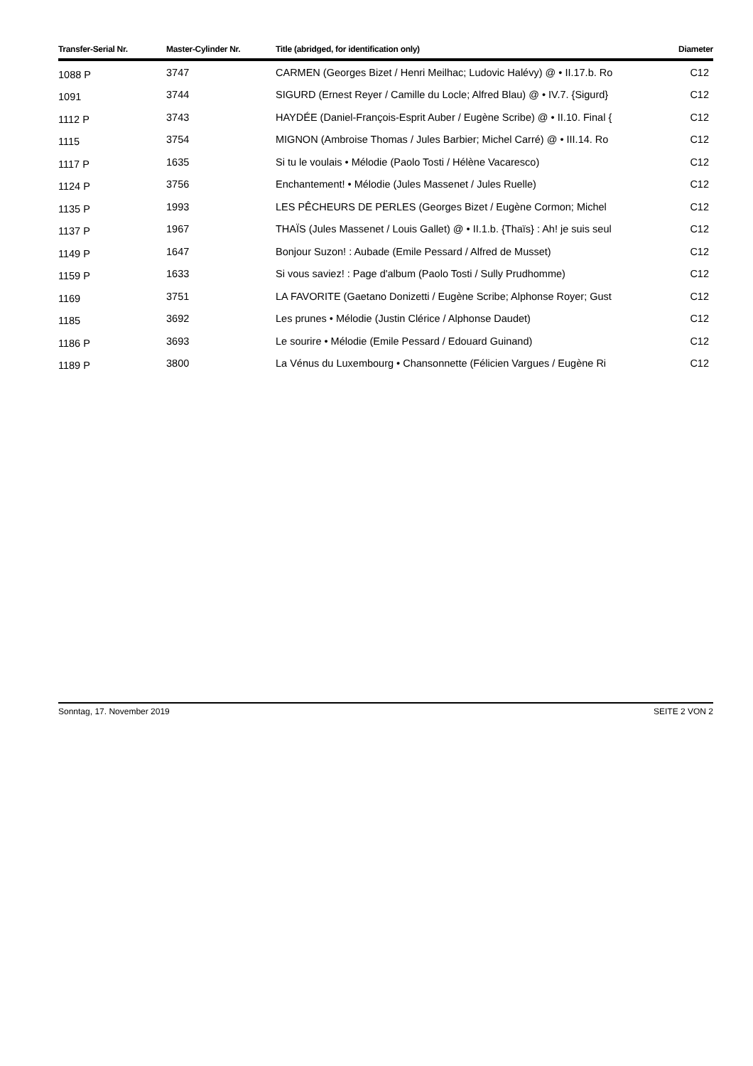| Transfer-Serial Nr. | Master-Cylinder Nr. | Title (abridged, for identification only) | Diameter |
| --- | --- | --- | --- |
| 1088 P | 3747 | CARMEN (Georges Bizet / Henri Meilhac; Ludovic Halévy) @ • II.17.b. Ro | C12 |
| 1091 | 3744 | SIGURD (Ernest Reyer / Camille du Locle; Alfred Blau) @ • IV.7. {Sigurd} | C12 |
| 1112 P | 3743 | HAYDÉE (Daniel-François-Esprit Auber / Eugène Scribe) @ • II.10. Final { | C12 |
| 1115 | 3754 | MIGNON (Ambroise Thomas / Jules Barbier; Michel Carré) @ • III.14. Ro | C12 |
| 1117 P | 1635 | Si tu le voulais • Mélodie (Paolo Tosti / Hélène Vacaresco) | C12 |
| 1124 P | 3756 | Enchantement! • Mélodie (Jules Massenet / Jules Ruelle) | C12 |
| 1135 P | 1993 | LES PÊCHEURS DE PERLES (Georges Bizet / Eugène Cormon; Michel | C12 |
| 1137 P | 1967 | THAÏS (Jules Massenet / Louis Gallet) @ • II.1.b. {Thaïs} : Ah! je suis seul | C12 |
| 1149 P | 1647 | Bonjour Suzon! : Aubade (Emile Pessard / Alfred de Musset) | C12 |
| 1159 P | 1633 | Si vous saviez! : Page d'album (Paolo Tosti / Sully Prudhomme) | C12 |
| 1169 | 3751 | LA FAVORITE (Gaetano Donizetti / Eugène Scribe; Alphonse Royer; Gust | C12 |
| 1185 | 3692 | Les prunes • Mélodie (Justin Clérice / Alphonse Daudet) | C12 |
| 1186 P | 3693 | Le sourire • Mélodie (Emile Pessard / Edouard Guinand) | C12 |
| 1189 P | 3800 | La Vénus du Luxembourg • Chansonnette (Félicien Vargues / Eugène Ri | C12 |
Sonntag, 17. November 2019 SEITE 2 VON 2